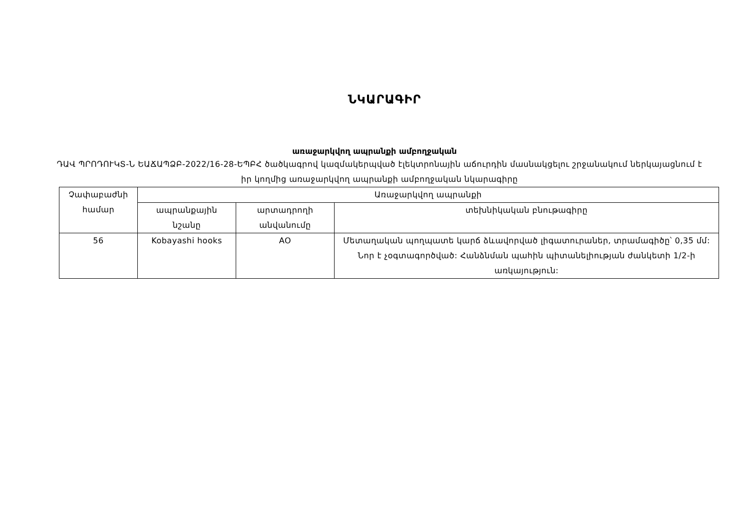ՆԿԱՐԱԳԻՐ
առաջարկվող ապրանքի ամբողջական
ԴԱՎ ՊՐՈԴՈՒԿՏ-Ն ԵԱՃԱՊՁԲ-2022/16-28-ԵՊԲՀ ծածկագրով կազմակերպված էլեկտրոնային աճուրդին մասնակցելու շրջանակում ներկայացնում է իր կողմից առաջարկվող ապրանքի ամբողջական նկարագիրը
| Չափաբաժնի համար | Առաջարկվող ապրանքի | | |
| --- | --- | --- | --- |
| | ապրանքային նշանը | արտադրողի անվանումը | տեխնիկական բնութագիրը |
| 56 | Kobayashi hooks | AO | Մետաղական պողպատե կարճ ձևավորված լիգատուրաներ, տրամագիծը՝ 0,35 մմ: Նոր է չօգտագործված: Հանձնման պահին պիտանելիության ժանկետի 1/2-ի առկայություն: |